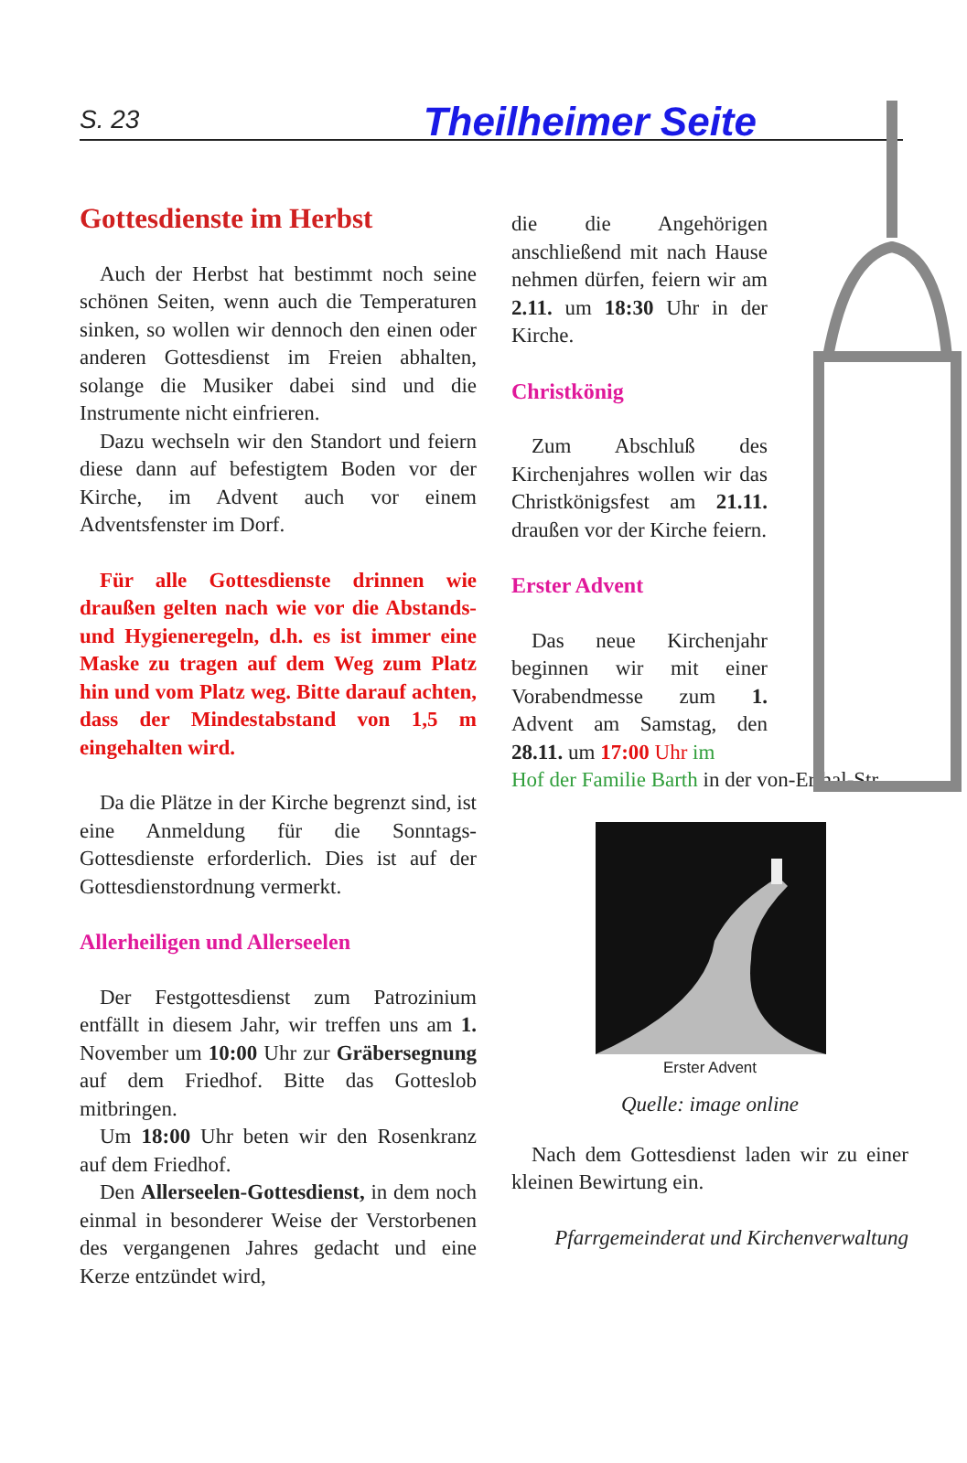S. 23 Theilheimer Seite
Gottesdienste im Herbst
Auch der Herbst hat bestimmt noch seine schönen Seiten, wenn auch die Temperaturen sinken, so wollen wir dennoch den einen oder anderen Gottesdienst im Freien abhalten, solange die Musiker dabei sind und die Instrumente nicht einfrieren.
Dazu wechseln wir den Standort und feiern diese dann auf befestigtem Boden vor der Kirche, im Advent auch vor einem Adventsfenster im Dorf.
Für alle Gottesdienste drinnen wie draußen gelten nach wie vor die Abstands- und Hygieneregeln, d.h. es ist immer eine Maske zu tragen auf dem Weg zum Platz hin und vom Platz weg. Bitte darauf achten, dass der Mindestabstand von 1,5 m eingehalten wird.
Da die Plätze in der Kirche begrenzt sind, ist eine Anmeldung für die Sonntags-Gottesdienste erforderlich. Dies ist auf der Gottesdienstordnung vermerkt.
Allerheiligen und Allerseelen
Der Festgottesdienst zum Patrozinium entfällt in diesem Jahr, wir treffen uns am 1. November um 10:00 Uhr zur Gräbersegnung auf dem Friedhof. Bitte das Gotteslob mitbringen.
Um 18:00 Uhr beten wir den Rosenkranz auf dem Friedhof.
Den Allerseelen-Gottesdienst, in dem noch einmal in besonderer Weise der Verstorbenen des vergangenen Jahres gedacht und eine Kerze entzündet wird,
die die Angehörigen anschließend mit nach Hause nehmen dürfen, feiern wir am 2.11. um 18:30 Uhr in der Kirche.
Christkönig
Zum Abschluß des Kirchenjahres wollen wir das Christkönigsfest am 21.11. draußen vor der Kirche feiern.
Erster Advent
Das neue Kirchenjahr beginnen wir mit einer Vorabendmesse zum 1. Advent am Samstag, den 28.11. um 17:00 Uhr im
Hof der Familie Barth in der von-Erthal-Str.
Erster Advent
Quelle: image online
Nach dem Gottesdienst laden wir zu einer kleinen Bewirtung ein.
Pfarrgemeinderat und Kirchenverwaltung